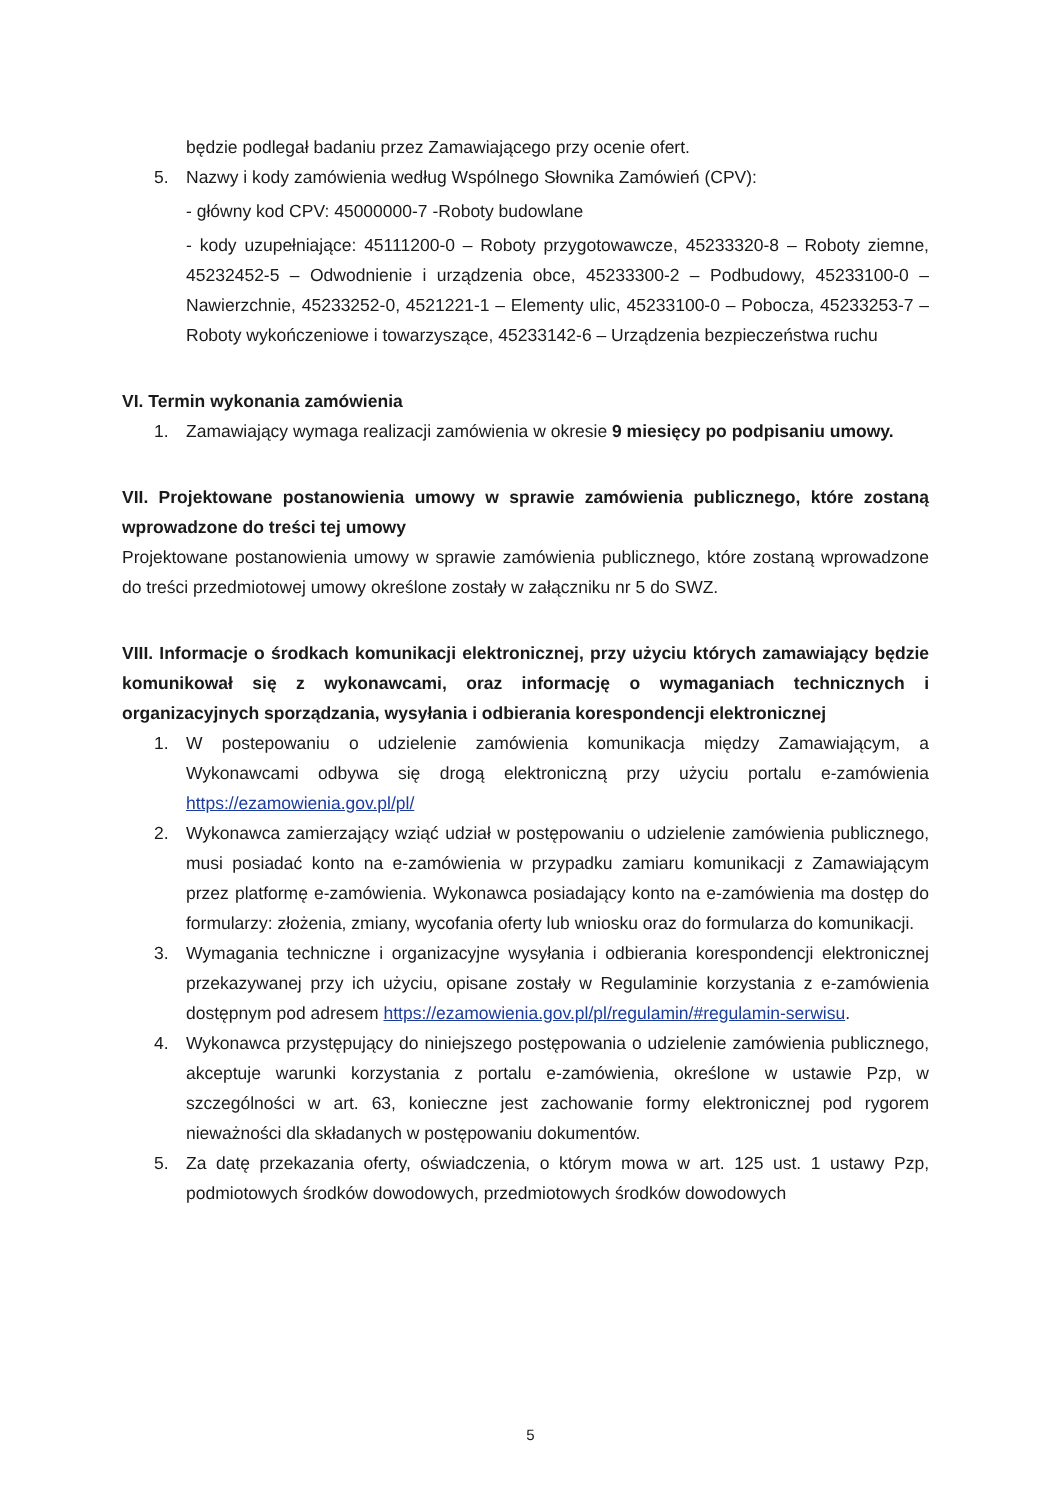będzie podlegał badaniu przez Zamawiającego przy ocenie ofert.
5. Nazwy i kody zamówienia według Wspólnego Słownika Zamówień (CPV):
- główny kod CPV: 45000000-7 -Roboty budowlane
- kody uzupełniające: 45111200-0 – Roboty przygotowawcze, 45233320-8 – Roboty ziemne, 45232452-5 – Odwodnienie i urządzenia obce, 45233300-2 – Podbudowy, 45233100-0 – Nawierzchnie, 45233252-0, 4521221-1 – Elementy ulic, 45233100-0 – Pobocza, 45233253-7 – Roboty wykończeniowe i towarzyszące, 45233142-6 – Urządzenia bezpieczeństwa ruchu
VI. Termin wykonania zamówienia
1. Zamawiający wymaga realizacji zamówienia w okresie 9 miesięcy po podpisaniu umowy.
VII. Projektowane postanowienia umowy w sprawie zamówienia publicznego, które zostaną wprowadzone do treści tej umowy
Projektowane postanowienia umowy w sprawie zamówienia publicznego, które zostaną wprowadzone do treści przedmiotowej umowy określone zostały w załączniku nr 5 do SWZ.
VIII. Informacje o środkach komunikacji elektronicznej, przy użyciu których zamawiający będzie komunikował się z wykonawcami, oraz informację o wymaganiach technicznych i organizacyjnych sporządzania, wysyłania i odbierania korespondencji elektronicznej
1. W postepowaniu o udzielenie zamówienia komunikacja między Zamawiającym, a Wykonawcami odbywa się drogą elektroniczną przy użyciu portalu e-zamówienia https://ezamowienia.gov.pl/pl/
2. Wykonawca zamierzający wziąć udział w postępowaniu o udzielenie zamówienia publicznego, musi posiadać konto na e-zamówienia w przypadku zamiaru komunikacji z Zamawiającym przez platformę e-zamówienia. Wykonawca posiadający konto na e-zamówienia ma dostęp do formularzy: złożenia, zmiany, wycofania oferty lub wniosku oraz do formularza do komunikacji.
3. Wymagania techniczne i organizacyjne wysyłania i odbierania korespondencji elektronicznej przekazywanej przy ich użyciu, opisane zostały w Regulaminie korzystania z e-zamówienia dostępnym pod adresem https://ezamowienia.gov.pl/pl/regulamin/#regulamin-serwisu.
4. Wykonawca przystępujący do niniejszego postępowania o udzielenie zamówienia publicznego, akceptuje warunki korzystania z portalu e-zamówienia, określone w ustawie Pzp, w szczególności w art. 63, konieczne jest zachowanie formy elektronicznej pod rygorem nieważności dla składanych w postępowaniu dokumentów.
5. Za datę przekazania oferty, oświadczenia, o którym mowa w art. 125 ust. 1 ustawy Pzp, podmiotowych środków dowodowych, przedmiotowych środków dowodowych
5